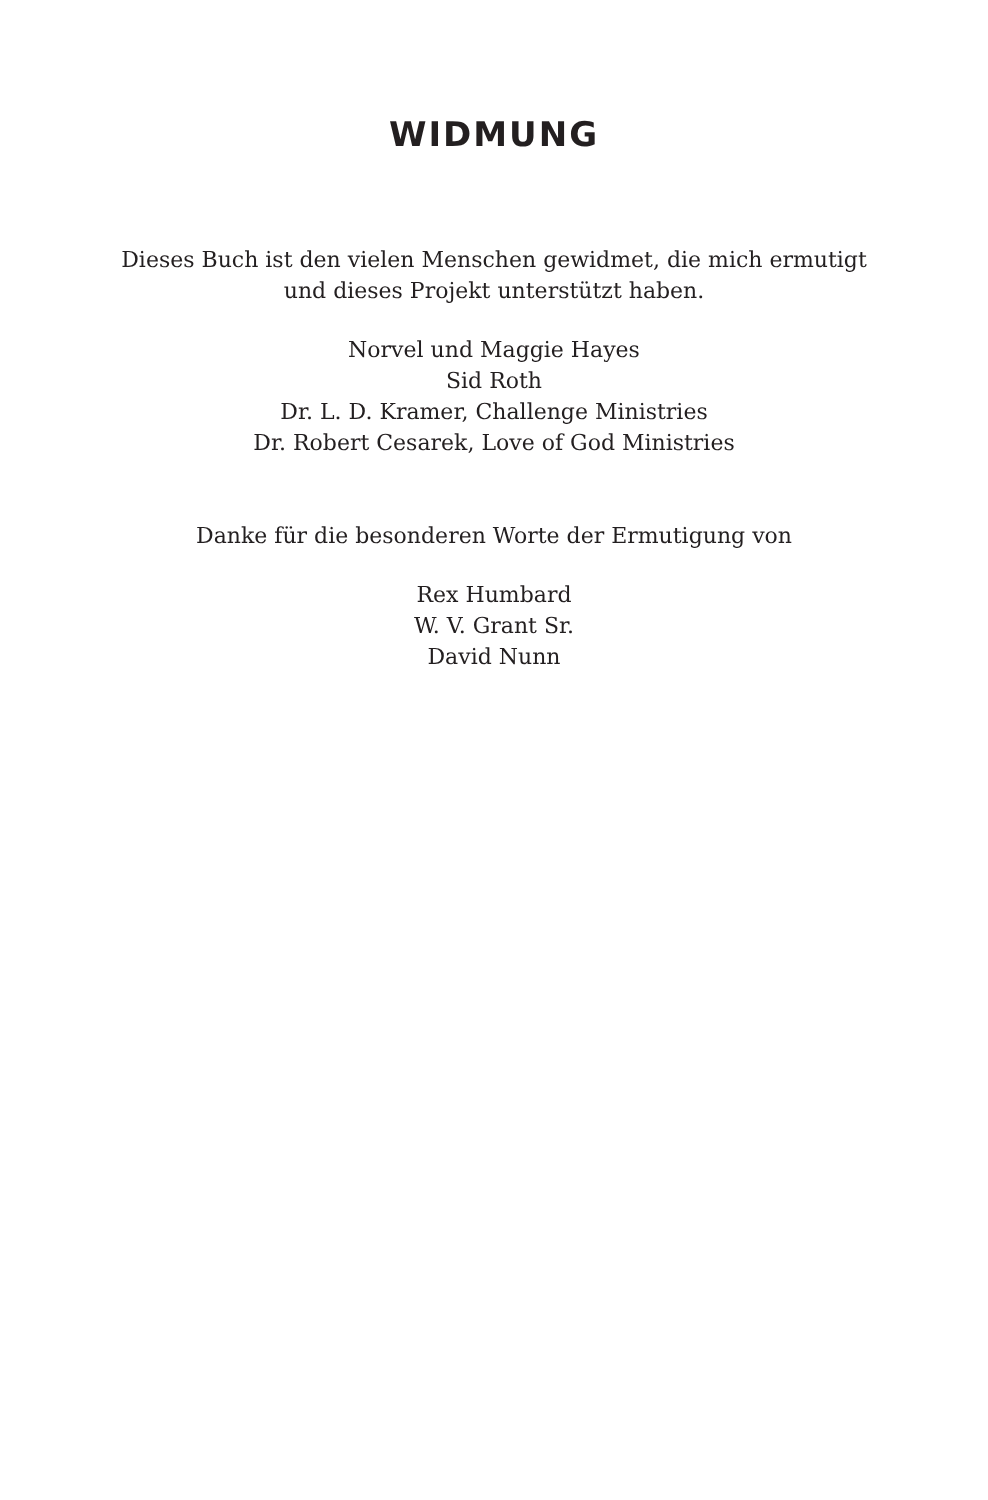WIDMUNG
Dieses Buch ist den vielen Menschen gewidmet, die mich ermutigt
und dieses Projekt unterstützt haben.
Norvel und Maggie Hayes
Sid Roth
Dr. L. D. Kramer, Challenge Ministries
Dr. Robert Cesarek, Love of God Ministries
Danke für die besonderen Worte der Ermutigung von
Rex Humbard
W. V. Grant Sr.
David Nunn